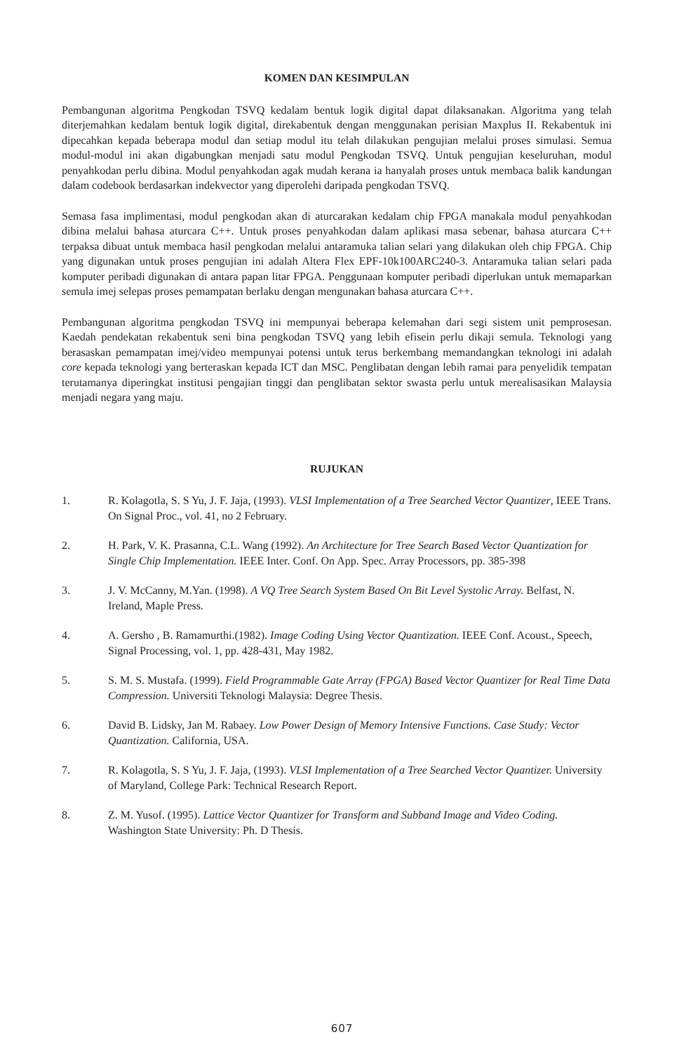KOMEN DAN KESIMPULAN
Pembangunan algoritma Pengkodan TSVQ kedalam bentuk logik digital dapat dilaksanakan. Algoritma yang telah diterjemahkan kedalam bentuk logik digital, direkabentuk dengan menggunakan perisian Maxplus II. Rekabentuk ini dipecahkan kepada beberapa modul dan setiap modul itu telah dilakukan pengujian melalui proses simulasi. Semua modul-modul ini akan digabungkan menjadi satu modul Pengkodan TSVQ. Untuk pengujian keseluruhan, modul penyahkodan perlu dibina. Modul penyahkodan agak mudah kerana ia hanyalah proses untuk membaca balik kandungan dalam codebook berdasarkan indekvector yang diperolehi daripada pengkodan TSVQ.
Semasa fasa implimentasi, modul pengkodan akan di aturcarakan kedalam chip FPGA manakala modul penyahkodan dibina melalui bahasa aturcara C++. Untuk proses penyahkodan dalam aplikasi masa sebenar, bahasa aturcara C++ terpaksa dibuat untuk membaca hasil pengkodan melalui antaramuka talian selari yang dilakukan oleh chip FPGA. Chip yang digunakan untuk proses pengujian ini adalah Altera Flex EPF-10k100ARC240-3. Antaramuka talian selari pada komputer peribadi digunakan di antara papan litar FPGA. Penggunaan komputer peribadi diperlukan untuk memaparkan semula imej selepas proses pemampatan berlaku dengan mengunakan bahasa aturcara C++.
Pembangunan algoritma pengkodan TSVQ ini mempunyai beberapa kelemahan dari segi sistem unit pemprosesan. Kaedah pendekatan rekabentuk seni bina pengkodan TSVQ yang lebih efisein perlu dikaji semula. Teknologi yang berasaskan pemampatan imej/video mempunyai potensi untuk terus berkembang memandangkan teknologi ini adalah core kepada teknologi yang berteraskan kepada ICT dan MSC. Penglibatan dengan lebih ramai para penyelidik tempatan terutamanya diperingkat institusi pengajian tinggi dan penglibatan sektor swasta perlu untuk merealisasikan Malaysia menjadi negara yang maju.
RUJUKAN
1. R. Kolagotla, S. S Yu, J. F. Jaja, (1993). VLSI Implementation of a Tree Searched Vector Quantizer, IEEE Trans. On Signal Proc., vol. 41, no 2 February.
2. H. Park, V. K. Prasanna, C.L. Wang (1992). An Architecture for Tree Search Based Vector Quantization for Single Chip Implementation. IEEE Inter. Conf. On App. Spec. Array Processors, pp. 385-398
3. J. V. McCanny, M.Yan. (1998). A VQ Tree Search System Based On Bit Level Systolic Array. Belfast, N. Ireland, Maple Press.
4. A. Gersho , B. Ramamurthi.(1982). Image Coding Using Vector Quantization. IEEE Conf. Acoust., Speech, Signal Processing, vol. 1, pp. 428-431, May 1982.
5. S. M. S. Mustafa. (1999). Field Programmable Gate Array (FPGA) Based Vector Quantizer for Real Time Data Compression. Universiti Teknologi Malaysia: Degree Thesis.
6. David B. Lidsky, Jan M. Rabaey. Low Power Design of Memory Intensive Functions. Case Study: Vector Quantization. California, USA.
7. R. Kolagotla, S. S Yu, J. F. Jaja, (1993). VLSI Implementation of a Tree Searched Vector Quantizer. University of Maryland, College Park: Technical Research Report.
8. Z. M. Yusof. (1995). Lattice Vector Quantizer for Transform and Subband Image and Video Coding. Washington State University: Ph. D Thesis.
607